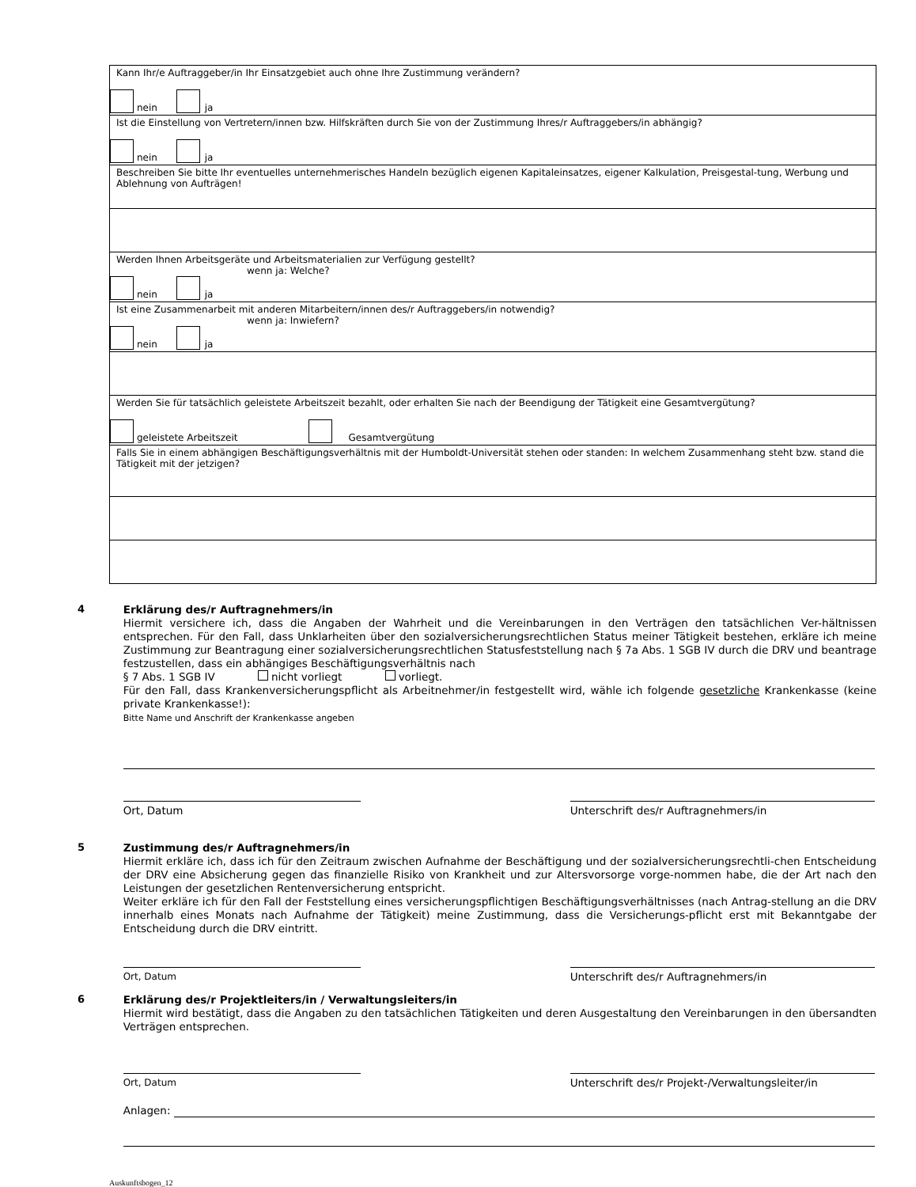| Kann Ihr/e Auftraggeber/in Ihr Einsatzgebiet auch ohne Ihre Zustimmung verändern? nein ja |
| Ist die Einstellung von Vertretern/innen bzw. Hilfskräften durch Sie von der Zustimmung Ihres/r Auftraggebers/in abhängig? nein ja |
| Beschreiben Sie bitte Ihr eventuelles unternehmerisches Handeln bezüglich eigenen Kapitaleinsatzes, eigener Kalkulation, Preisgestal-tung, Werbung und Ablehnung von Aufträgen! |
| Werden Ihnen Arbeitsgeräte und Arbeitsmaterialien zur Verfügung gestellt? wenn ja: Welche? nein ja |
| Ist eine Zusammenarbeit mit anderen Mitarbeitern/innen des/r Auftraggebers/in notwendig? wenn ja: Inwiefern? nein ja |
| Werden Sie für tatsächlich geleistete Arbeitszeit bezahlt, oder erhalten Sie nach der Beendigung der Tätigkeit eine Gesamtvergütung? geleistete Arbeitszeit Gesamtvergütung |
| Falls Sie in einem abhängigen Beschäftigungsverhältnis mit der Humboldt-Universität stehen oder standen: In welchem Zusammenhang steht bzw. stand die Tätigkeit mit der jetzigen? |
4
Erklärung des/r Auftragnehmers/in
Hiermit versichere ich, dass die Angaben der Wahrheit und die Vereinbarungen in den Verträgen den tatsächlichen Ver-hältnissen entsprechen. Für den Fall, dass Unklarheiten über den sozialversicherungsrechtlichen Status meiner Tätigkeit bestehen, erkläre ich meine Zustimmung zur Beantragung einer sozialversicherungsrechtlichen Statusfeststellung nach § 7a Abs. 1 SGB IV durch die DRV und beantrage festzustellen, dass ein abhängiges Beschäftigungsverhältnis nach
§ 7 Abs. 1 SGB IV nicht vorliegt vorliegt.
Für den Fall, dass Krankenversicherungspflicht als Arbeitnehmer/in festgestellt wird, wähle ich folgende gesetzliche Krankenkasse (keine private Krankenkasse!):
Bitte Name und Anschrift der Krankenkasse angeben
Ort, Datum Unterschrift des/r Auftragnehmers/in
5
Zustimmung des/r Auftragnehmers/in
Hiermit erkläre ich, dass ich für den Zeitraum zwischen Aufnahme der Beschäftigung und der sozialversicherungsrechtli-chen Entscheidung der DRV eine Absicherung gegen das finanzielle Risiko von Krankheit und zur Altersvorsorge vorge-nommen habe, die der Art nach den Leistungen der gesetzlichen Rentenversicherung entspricht.
Weiter erkläre ich für den Fall der Feststellung eines versicherungspflichtigen Beschäftigungsverhältnisses (nach Antrag-stellung an die DRV innerhalb eines Monats nach Aufnahme der Tätigkeit) meine Zustimmung, dass die Versicherungs-pflicht erst mit Bekanntgabe der Entscheidung durch die DRV eintritt.
Ort, Datum Unterschrift des/r Auftragnehmers/in
6
Erklärung des/r Projektleiters/in / Verwaltungsleiters/in
Hiermit wird bestätigt, dass die Angaben zu den tatsächlichen Tätigkeiten und deren Ausgestaltung den Vereinbarungen in den übersandten Verträgen entsprechen.
Ort, Datum Unterschrift des/r Projekt-/Verwaltungsleiter/in
Anlagen:
Auskunftsbogen_12